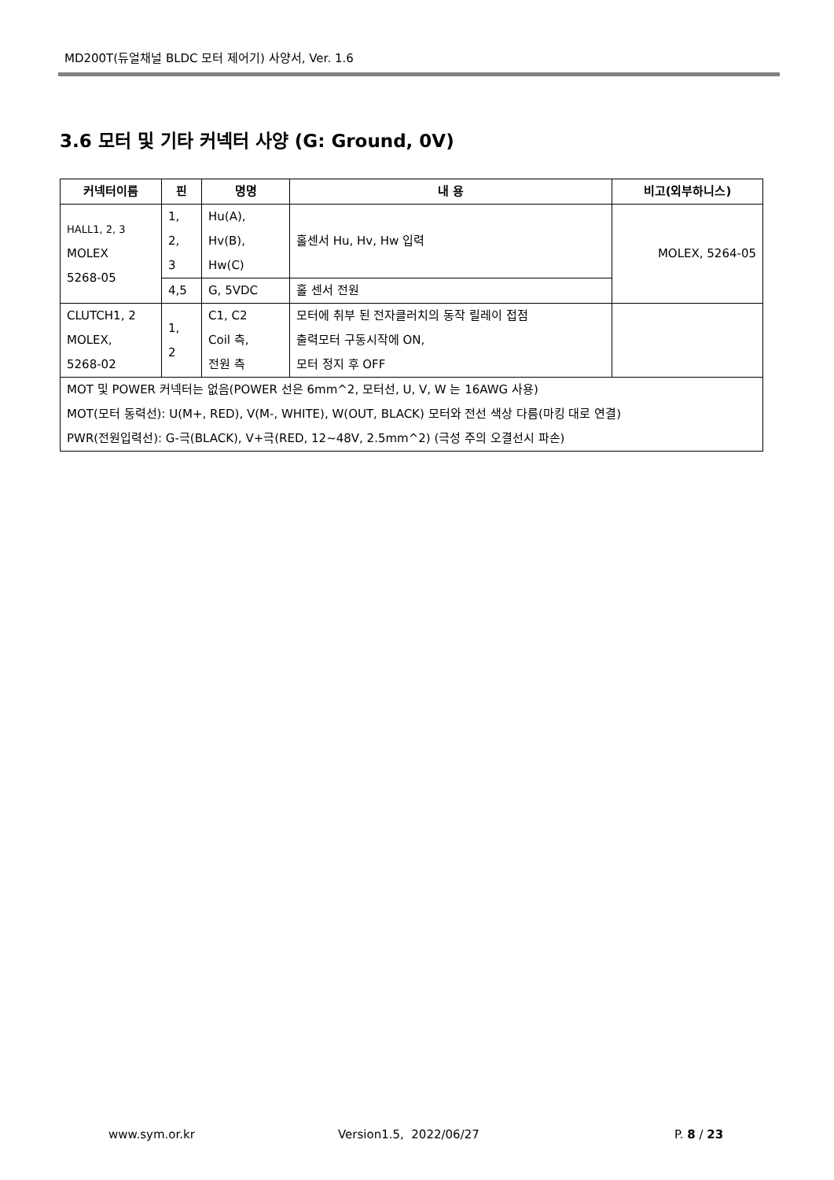MD200T(듀얼채널 BLDC 모터 제어기) 사양서, Ver. 1.6
3.6 모터 및 기타 커넥터 사양 (G: Ground, 0V)
| 커넥터이름 | 핀 | 명명 | 내 용 | 비고(외부하니스) |
| --- | --- | --- | --- | --- |
| HALL1, 2, 3 MOLEX 5268-05 | 1, 2, 3 | Hu(A), Hv(B), Hw(C) | 홀센서 Hu, Hv, Hw 입력 | MOLEX, 5264-05 |
| | 4,5 | G, 5VDC | 홀 센서 전원 | |
| CLUTCH1, 2 MOLEX, 5268-02 | 1, 2 | C1, C2 Coil 측, 전원 측 | 모터에 취부 된 전자클러치의 동작 릴레이 접점 출력모터 구동시작에 ON, 모터 정지 후 OFF | |
| MOT 및 POWER 커넥터는 없음(POWER 선은 6mm^2, 모터선, U, V, W 는 16AWG 사용) MOT(모터 동력선): U(M+, RED), V(M-, WHITE), W(OUT, BLACK) 모터와 전선 색상 다름(마킹 대로 연결) PWR(전원입력선): G-극(BLACK), V+극(RED, 12~48V, 2.5mm^2) (극성 주의 오결선시 파손) | | | | |
www.sym.or.kr Version1.5, 2022/06/27 P. 8 / 23